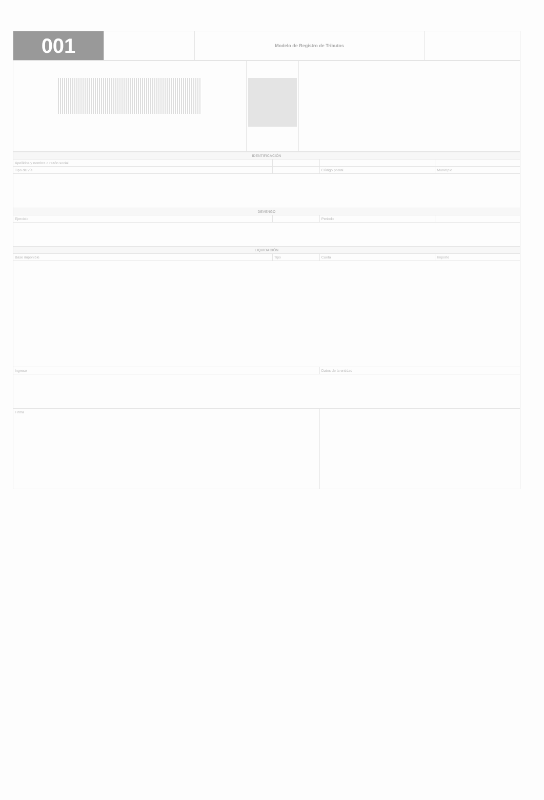| 001 | | Modelo de Registro de Tributos | |
| IDENTIFICACIÓN | | | |
| Apellidos y nombre o razón social | | | |
| Tipo de vía | | Código postal | Municipio |
| DEVENGO | | | |
| Ejercicio | | Periodo | |
| LIQUIDACIÓN | | | |
| Base imponible | Tipo | Cuota | Importe |
| Ingreso | | Datos de la entidad | |
| Firma | | | |